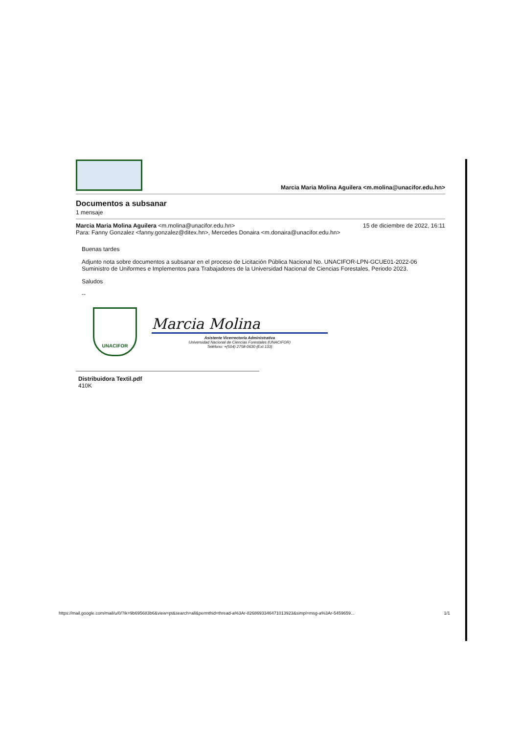Marcia Maria Molina Aguilera <m.molina@unacifor.edu.hn>
Documentos a subsanar
1 mensaje
Marcia Maria Molina Aguilera <m.molina@unacifor.edu.hn> 15 de diciembre de 2022, 16:11
Para: Fanny Gonzalez <fanny.gonzalez@ditex.hn>, Mercedes Donaira <m.donaira@unacifor.edu.hn>
Buenas tardes
Adjunto nota sobre documentos a subsanar en el proceso de Licitación Pública Nacional No. UNACIFOR-LPN-GCUE01-2022-06 Suministro de Uniformes e Implementos para Trabajadores de la Universidad Nacional de Ciencias Forestales, Periodo 2023.
Saludos
--
UNACIFOR
Marcia Molina
Asistente Vicerrectoría Administrativa
Universidad Nacional de Ciencias Forestales (UNACIFOR)
Teléfono: +(504) 2758-0630 (Ext.133)
Distribuidora Textil.pdf
410K
https://mail.google.com/mail/u/0/?ik=9b695683b6&view=pt&search=all&permthid=thread-a%3Ar-8268693346471013923&simpl=msg-a%3Ar-5459659... 1/1